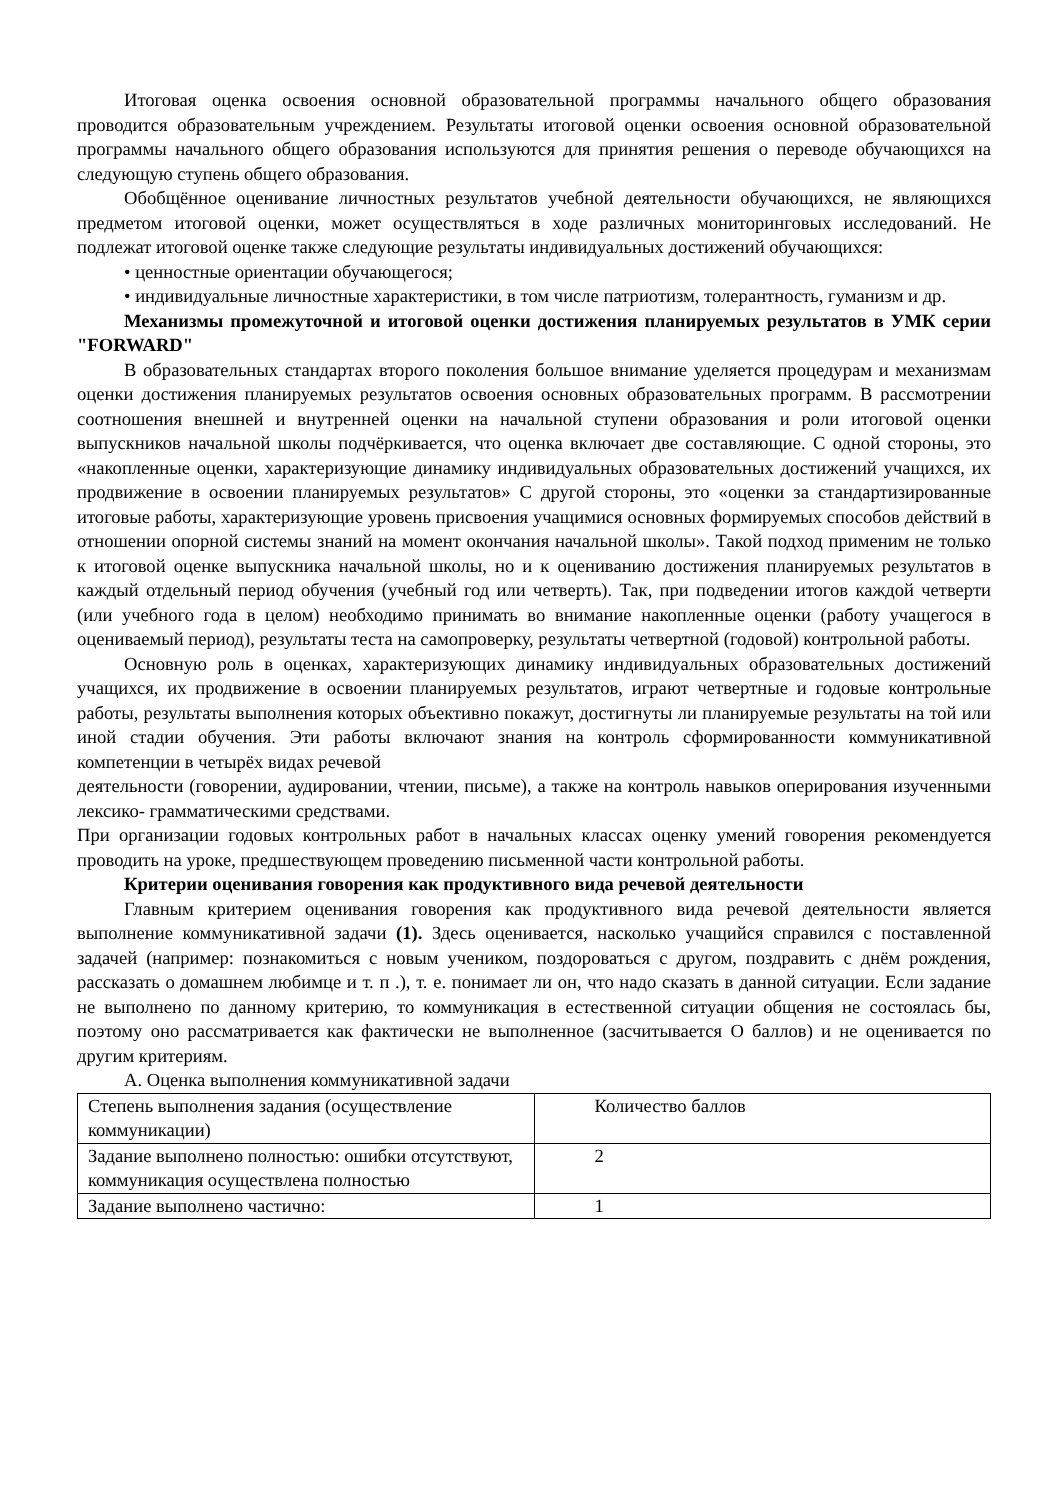Итоговая оценка освоения основной образовательной программы начального общего образования проводится образовательным учреждением. Результаты итоговой оценки освоения основной образовательной программы начального общего образования используются для принятия решения о переводе обучающихся на следующую ступень общего образования.
Обобщённое оценивание личностных результатов учебной деятельности обучающихся, не являющихся предметом итоговой оценки, может осуществляться в ходе различных мониторинговых исследований. Не подлежат итоговой оценке также следующие результаты индивидуальных достижений обучающихся:
• ценностные ориентации обучающегося;
• индивидуальные личностные характеристики, в том числе патриотизм, толерантность, гуманизм и др.
Механизмы промежуточной и итоговой оценки достижения планируемых результатов в УМК серии "FORWARD"
В образовательных стандартах второго поколения большое внимание уделяется процедурам и механизмам оценки достижения планируемых результатов освоения основных образовательных программ. В рассмотрении соотношения внешней и внутренней оценки на начальной ступени образования и роли итоговой оценки выпускников начальной школы подчёркивается, что оценка включает две составляющие. С одной стороны, это «накопленные оценки, характеризующие динамику индивидуальных образовательных достижений учащихся, их продвижение в освоении планируемых результатов» С другой стороны, это «оценки за стандартизированные итоговые работы, характеризующие уровень присвоения учащимися основных формируемых способов действий в отношении опорной системы знаний на момент окончания начальной школы». Такой подход применим не только к итоговой оценке выпускника начальной школы, но и к оцениванию достижения планируемых результатов в каждый отдельный период обучения (учебный год или четверть). Так, при подведении итогов каждой четверти (или учебного года в целом) необходимо принимать во внимание накопленные оценки (работу учащегося в оцениваемый период), результаты теста на самопроверку, результаты четвертной (годовой) контрольной работы.
Основную роль в оценках, характеризующих динамику индивидуальных образовательных достижений учащихся, их продвижение в освоении планируемых результатов, играют четвертные и годовые контрольные работы, результаты выполнения которых объективно покажут, достигнуты ли планируемые результаты на той или иной стадии обучения. Эти работы включают знания на контроль сформированности коммуникативной компетенции в четырёх видах речевой
деятельности (говорении, аудировании, чтении, письме), а также на контроль навыков оперирования изученными лексико- грамматическими средствами.
При организации годовых контрольных работ в начальных классах оценку умений говорения рекомендуется проводить на уроке, предшествующем проведению письменной части контрольной работы.
Критерии оценивания говорения как продуктивного вида речевой деятельности
Главным критерием оценивания говорения как продуктивного вида речевой деятельности является выполнение коммуникативной задачи (1). Здесь оценивается, насколько учащийся справился с поставленной задачей (например: познакомиться с новым учеником, поздороваться с другом, поздравить с днём рождения, рассказать о домашнем любимце и т. п .), т. е. понимает ли он, что надо сказать в данной ситуации. Если задание не выполнено по данному критерию, то коммуникация в естественной ситуации общения не состоялась бы, поэтому оно рассматривается как фактически не выполненное (засчитывается О баллов) и не оценивается по другим критериям.
А. Оценка выполнения коммуникативной задачи
| Степень выполнения задания (осуществление коммуникации) | Количество баллов |
| Задание выполнено полностью: ошибки отсутствуют, коммуникация осуществлена полностью | 2 |
| Задание выполнено частично: | 1 |